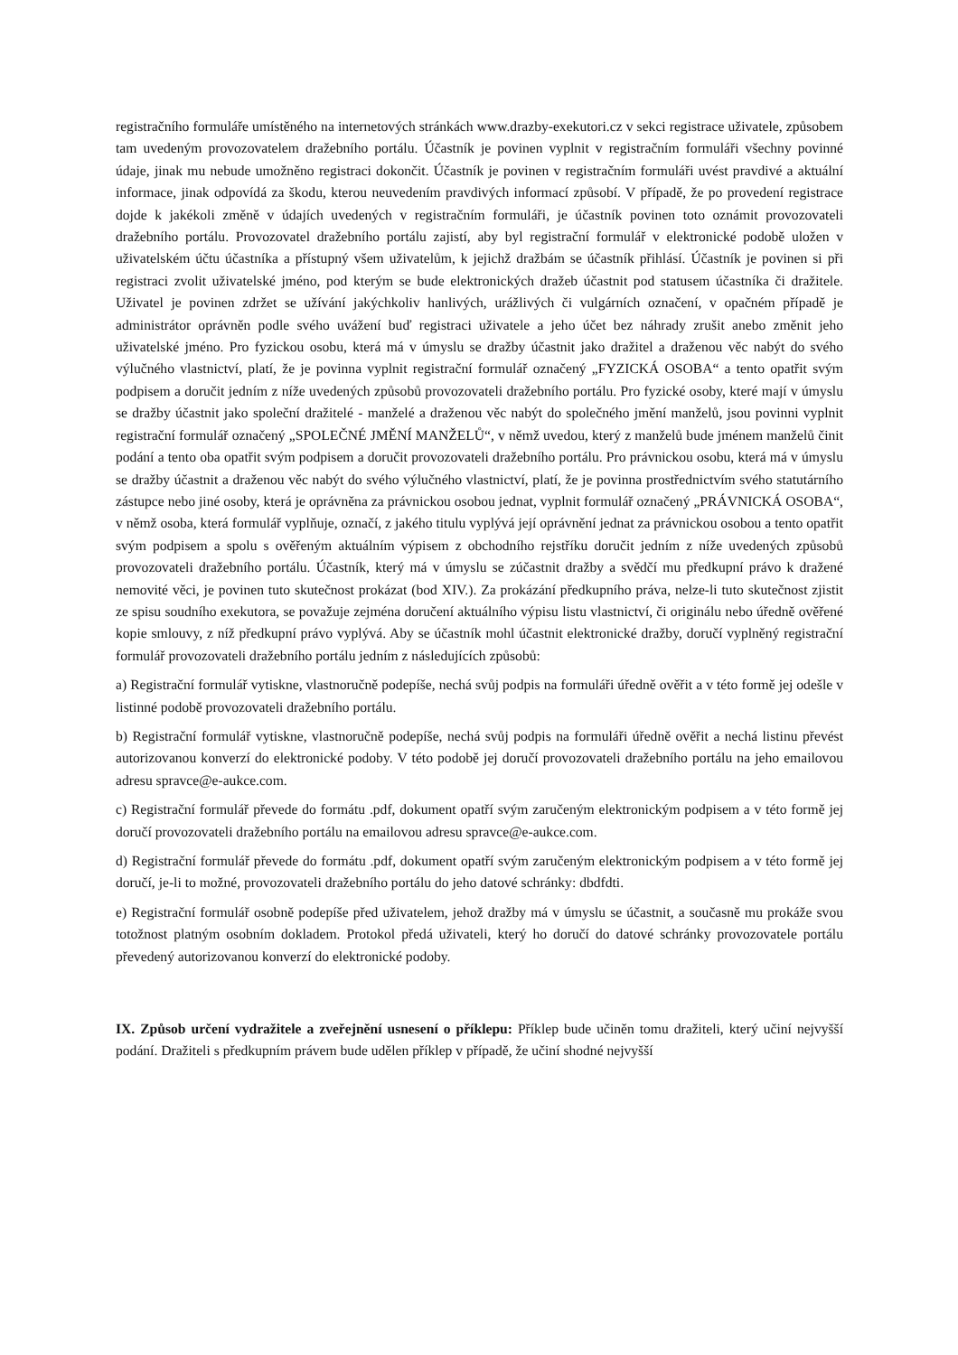registračního formuláře umístěného na internetových stránkách www.drazby-exekutori.cz v sekci registrace uživatele, způsobem tam uvedeným provozovatelem dražebního portálu. Účastník je povinen vyplnit v registračním formuláři všechny povinné údaje, jinak mu nebude umožněno registraci dokončit. Účastník je povinen v registračním formuláři uvést pravdivé a aktuální informace, jinak odpovídá za škodu, kterou neuvedením pravdivých informací způsobí. V případě, že po provedení registrace dojde k jakékoli změně v údajích uvedených v registračním formuláři, je účastník povinen toto oznámit provozovateli dražebního portálu. Provozovatel dražebního portálu zajistí, aby byl registrační formulář v elektronické podobě uložen v uživatelském účtu účastníka a přístupný všem uživatelům, k jejichž dražbám se účastník přihlásí. Účastník je povinen si při registraci zvolit uživatelské jméno, pod kterým se bude elektronických dražeb účastnit pod statusem účastníka či dražitele. Uživatel je povinen zdržet se užívání jakýchkoliv hanlivých, urážlivých či vulgárních označení, v opačném případě je administrátor oprávněn podle svého uvážení buď registraci uživatele a jeho účet bez náhrady zrušit anebo změnit jeho uživatelské jméno. Pro fyzickou osobu, která má v úmyslu se dražby účastnit jako dražitel a draženou věc nabýt do svého výlučného vlastnictví, platí, že je povinna vyplnit registrační formulář označený „FYZICKÁ OSOBA“ a tento opatřit svým podpisem a doručit jedním z níže uvedených způsobů provozovateli dražebního portálu. Pro fyzické osoby, které mají v úmyslu se dražby účastnit jako společní dražitelé - manželé a draženou věc nabýt do společného jmění manželů, jsou povinni vyplnit registrační formulář označený „SPOLEČNÉ JMĚNÍ MANŽELŮ“, v němž uvedou, který z manželů bude jménem manželů činit podání a tento oba opatřit svým podpisem a doručit provozovateli dražebního portálu. Pro právnickou osobu, která má v úmyslu se dražby účastnit a draženou věc nabýt do svého výlučného vlastnictví, platí, že je povinna prostřednictvím svého statutárního zástupce nebo jiné osoby, která je oprávněna za právnickou osobou jednat, vyplnit formulář označený „PRÁVNICKÁ OSOBA“, v němž osoba, která formulář vyplňuje, označí, z jakého titulu vyplývá její oprávnění jednat za právnickou osobou a tento opatřit svým podpisem a spolu s ověřeným aktuálním výpisem z obchodního rejstříku doručit jedním z níže uvedených způsobů provozovateli dražebního portálu. Účastník, který má v úmyslu se zúčastnit dražby a svědčí mu předkupní právo k dražené nemovité věci, je povinen tuto skutečnost prokázat (bod XIV.). Za prokázání předkupního práva, nelze-li tuto skutečnost zjistit ze spisu soudního exekutora, se považuje zejména doručení aktuálního výpisu listu vlastnictví, či originálu nebo úředně ověřené kopie smlouvy, z níž předkupní právo vyplývá. Aby se účastník mohl účastnit elektronické dražby, doručí vyplněný registrační formulář provozovateli dražebního portálu jedním z následujících způsobů:
a) Registrační formulář vytiskne, vlastnoručně podepíše, nechá svůj podpis na formuláři úředně ověřit a v této formě jej odešle v listinné podobě provozovateli dražebního portálu.
b) Registrační formulář vytiskne, vlastnoručně podepíše, nechá svůj podpis na formuláři úředně ověřit a nechá listinu převést autorizovanou konverzí do elektronické podoby. V této podobě jej doručí provozovateli dražebního portálu na jeho emailovou adresu spravce@e-aukce.com.
c) Registrační formulář převede do formátu .pdf, dokument opatří svým zaručeným elektronickým podpisem a v této formě jej doručí provozovateli dražebního portálu na emailovou adresu spravce@e-aukce.com.
d) Registrační formulář převede do formátu .pdf, dokument opatří svým zaručeným elektronickým podpisem a v této formě jej doručí, je-li to možné, provozovateli dražebního portálu do jeho datové schránky: dbdfdti.
e) Registrační formulář osobně podepíše před uživatelem, jehož dražby má v úmyslu se účastnit, a současně mu prokáže svou totožnost platným osobním dokladem. Protokol předá uživateli, který ho doručí do datové schránky provozovatele portálu převedený autorizovanou konverzí do elektronické podoby.
IX. Způsob určení vydražitele a zveřejnění usnesení o příklepu: Příklep bude učiněn tomu dražiteli, který učiní nejvyšší podání. Dražiteli s předkupním právem bude udělen příklep v případě, že učiní shodné nejvyšší